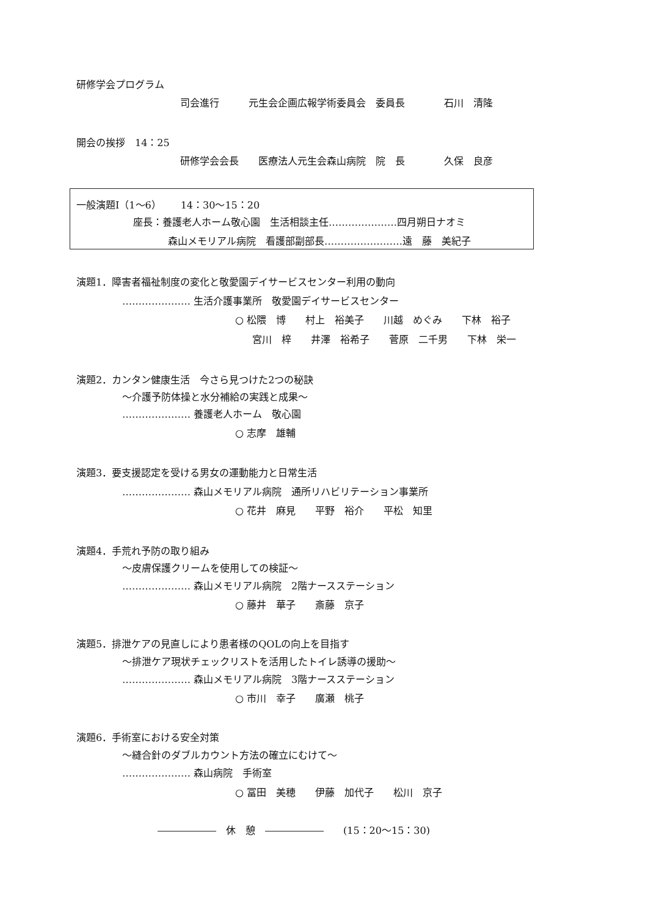研修学会プログラム
司会進行　　　元生会企画広報学術委員会　委員長　　　　石川　清隆
開会の挨拶　14：25
研修学会会長　　医療法人元生会森山病院　院　長　　　　久保　良彦
一般演題Ⅰ（1～6）　　14：30～15：20
座長：養護老人ホーム敬心園　生活相談主任…………………四月朔日ナオミ
森山メモリアル病院　看護部副部長……………………遠　藤　美紀子
演題1．障害者福祉制度の変化と敬愛園デイサービスセンター利用の動向
………………… 生活介護事業所　敬愛園デイサービスセンター
○ 松隈　博　　村上　裕美子　　川越　めぐみ　　下林　裕子
宮川　梓　　井澤　裕希子　　菅原　二千男　　下林　栄一
演題2．カンタン健康生活　今さら見つけた2つの秘訣
～介護予防体操と水分補給の実践と成果～
………………… 養護老人ホーム　敬心園
○ 志摩　雄輔
演題3．要支援認定を受ける男女の運動能力と日常生活
………………… 森山メモリアル病院　通所リハビリテーション事業所
○ 花井　麻見　　平野　裕介　　平松　知里
演題4．手荒れ予防の取り組み
～皮膚保護クリームを使用しての検証～
………………… 森山メモリアル病院　2階ナースステーション
○ 藤井　華子　　斎藤　京子
演題5．排泄ケアの見直しにより患者様のQOLの向上を目指す
～排泄ケア現状チェックリストを活用したトイレ誘導の援助～
………………… 森山メモリアル病院　3階ナースステーション
○ 市川　幸子　　廣瀬　桃子
演題6．手術室における安全対策
～縫合針のダブルカウント方法の確立にむけて～
………………… 森山病院　手術室
○ 冨田　美穂　　伊藤　加代子　　松川　京子
――――――　休　憩　――――――　　(15：20～15：30)